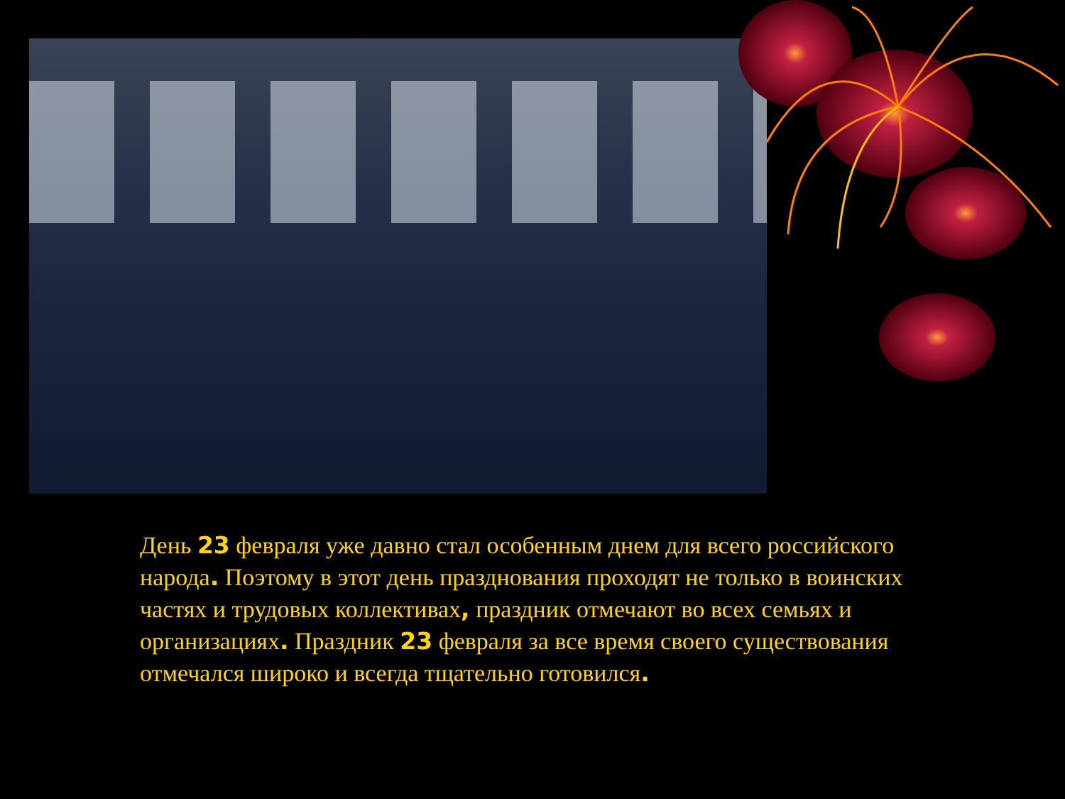День 23 февраля уже давно стал особенным днем для всего российского народа. Поэтому в этот день празднования проходят не только в воинских частях и трудовых коллективах, праздник отмечают во всех семьях и организациях. Праздник 23 февраля за все время своего существования отмечался широко и всегда тщательно готовился.